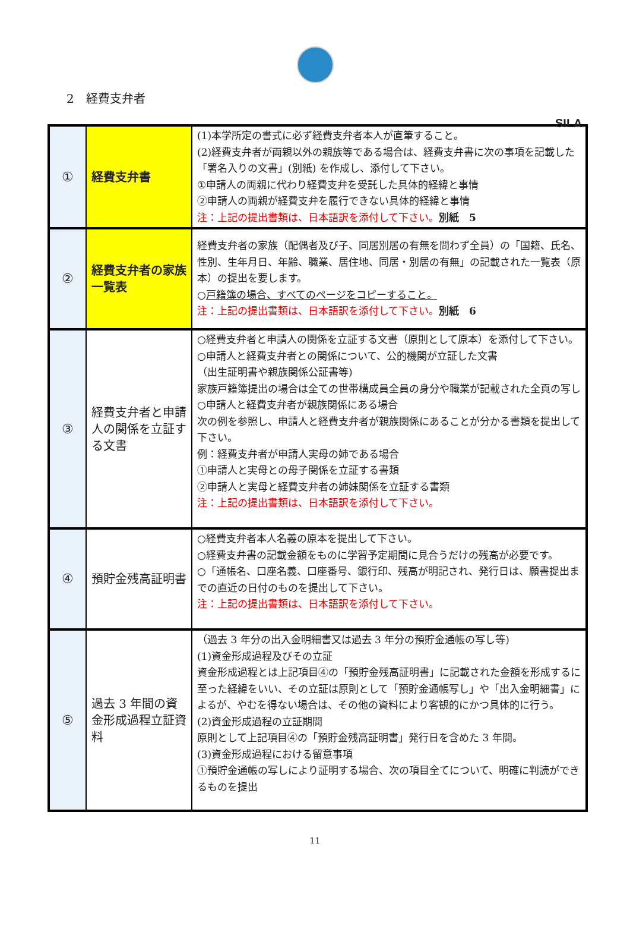SILA
2　経費支弁者
| ① | 経費支弁書 | (1)本学所定の書式に必ず経費支弁者本人が直筆すること。 (2)経費支弁者が両親以外の親族等である場合は、経費支弁書に次の事項を記載した「署名入りの文書」(別紙) を作成し、添付して下さい。 ①申請人の両親に代わり経費支弁を受託した具体的経緯と事情 ②申請人の両親が経費支弁を履行できない具体的経緯と事情 注：上記の提出書類は、日本語訳を添付して下さい。 別紙 5 |
| ② | 経費支弁者の家族一覧表 | 経費支弁者の家族（配偶者及び子、同居別居の有無を問わず全員）の「国籍、氏名、性別、生年月日、年齢、職業、居住地、同居・別居の有無」の記載された一覧表（原本）の提出を要します。 ○ 戸籍簿の場合、すべてのページをコピーすること。 注：上記の提出書類は、日本語訳を添付して下さい。 別紙 6 |
| ③ | 経費支弁者と申請人の関係を立証する文書 | ○経費支弁者と申請人の関係を立証する文書（原則として原本）を添付して下さい。 ○申請人と経費支弁者との関係について、公的機関が立証した文書 （出生証明書や親族関係公証書等) 家族戸籍簿提出の場合は全ての世帯構成員全員の身分や職業が記載された全頁の写し ○申請人と経費支弁者が親族関係にある場合 次の例を参照し、申請人と経費支弁者が親族関係にあることが分かる書類を提出して下さい。 例：経費支弁者が申請人実母の姉である場合 ①申請人と実母との母子関係を立証する書類 ②申請人と実母と経費支弁者の姉妹関係を立証する書類 注：上記の提出書類は、日本語訳を添付して下さい。 |
| ④ | 預貯金残高証明書 | ○経費支弁者本人名義の原本を提出して下さい。 ○経費支弁書の記載金額をものに学習予定期間に見合うだけの残高が必要です。 ○「通帳名、口座名義、口座番号、銀行印、残高が明記され、発行日は、願書提出までの直近の日付のものを提出して下さい。 注：上記の提出書類は、日本語訳を添付して下さい。 |
| ⑤ | 過去 3 年間の資金形成過程立証資料 | （過去 3 年分の出入金明細書又は過去 3 年分の預貯金通帳の写し等) (1)資金形成過程及びその立証 資金形成過程とは上記項目④の「預貯金残高証明書」に記載された金額を形成するに至った経緯をいい、その立証は原則として「預貯金通帳写し」や「出入金明細書」によるが、やむを得ない場合は、その他の資料により客観的にかつ具体的に行う。 (2)資金形成過程の立証期間 原則として上記項目④の「預貯金残高証明書」発行日を含めた 3 年間。 (3)資金形成過程における留意事項 ①預貯金通帳の写しにより証明する場合、次の項目全てについて、明確に判読ができるものを提出 |
11